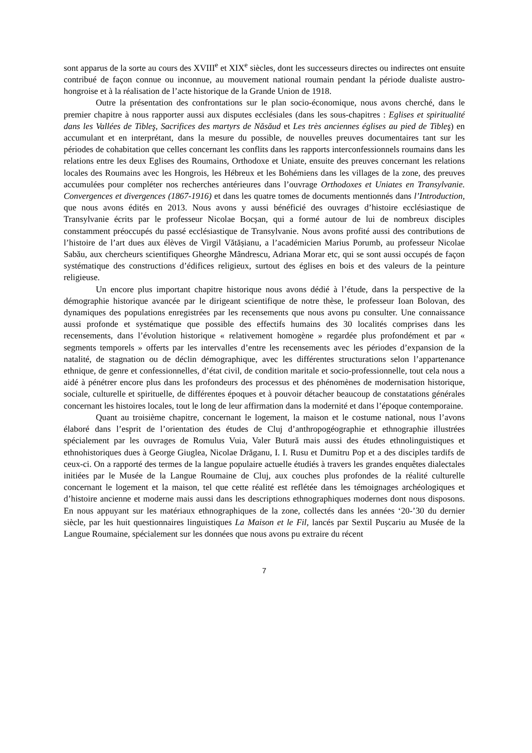sont apparus de la sorte au cours des XVIII<sup>e</sup> et XIX<sup>e</sup> siècles, dont les successeurs directes ou indirectes ont ensuite contribué de façon connue ou inconnue, au mouvement national roumain pendant la période dualiste austro-hongroise et à la réalisation de l’acte historique de la Grande Union de 1918.
Outre la présentation des confrontations sur le plan socio-économique, nous avons cherché, dans le premier chapitre à nous rapporter aussi aux disputes ecclésiales (dans les sous-chapitres : Eglises et spiritualité dans les Vallées de Tibleş, Sacrifices des martyrs de Năsăud et Les très anciennes églises au pied de Tibleş) en accumulant et en interprétant, dans la mesure du possible, de nouvelles preuves documentaires tant sur les périodes de cohabitation que celles concernant les conflits dans les rapports interconfessionnels roumains dans les relations entre les deux Eglises des Roumains, Orthodoxe et Uniate, ensuite des preuves concernant les relations locales des Roumains avec les Hongrois, les Hébreux et les Bohémiens dans les villages de la zone, des preuves accumulées pour compléter nos recherches antérieures dans l’ouvrage Orthodoxes et Uniates en Transylvanie. Convergences et divergences (1867-1916) et dans les quatre tomes de documents mentionnés dans l’Introduction, que nous avons édités en 2013. Nous avons y aussi bénéficié des ouvrages d’histoire ecclésiastique de Transylvanie écrits par le professeur Nicolae Bocșan, qui a formé autour de lui de nombreux disciples constamment préoccupés du passé ecclésiastique de Transylvanie. Nous avons profité aussi des contributions de l’histoire de l’art dues aux élèves de Virgil Vătășianu, a l’académicien Marius Porumb, au professeur Nicolae Sabău, aux chercheurs scientifiques Gheorghe Mândrescu, Adriana Morar etc, qui se sont aussi occupés de façon systématique des constructions d’édifices religieux, surtout des églises en bois et des valeurs de la peinture religieuse.
Un encore plus important chapitre historique nous avons dédié à l’étude, dans la perspective de la démographie historique avancée par le dirigeant scientifique de notre thèse, le professeur Ioan Bolovan, des dynamiques des populations enregistrées par les recensements que nous avons pu consulter. Une connaissance aussi profonde et systématique que possible des effectifs humains des 30 localités comprises dans les recensements, dans l’évolution historique « relativement homogène » regardée plus profondément et par « segments temporels » offerts par les intervalles d’entre les recensements avec les périodes d’expansion de la natalité, de stagnation ou de déclin démographique, avec les différentes structurations selon l’appartenance ethnique, de genre et confessionnelles, d’état civil, de condition maritale et socio-professionnelle, tout cela nous a aidé à pénétrer encore plus dans les profondeurs des processus et des phénomènes de modernisation historique, sociale, culturelle et spirituelle, de différentes époques et à pouvoir détacher beaucoup de constatations générales concernant les histoires locales, tout le long de leur affirmation dans la modernité et dans l’époque contemporaine.
Quant au troisième chapitre, concernant le logement, la maison et le costume national, nous l’avons élaboré dans l’esprit de l’orientation des études de Cluj d’anthropogéographie et ethnographie illustrées spécialement par les ouvrages de Romulus Vuia, Valer Butură mais aussi des études ethnolinguistiques et ethnohistoriques dues à George Giuglea, Nicolae Drăganu, I. I. Rusu et Dumitru Pop et a des disciples tardifs de ceux-ci. On a rapporté des termes de la langue populaire actuelle étudiés à travers les grandes enquêtes dialectales initiées par le Musée de la Langue Roumaine de Cluj, aux couches plus profondes de la réalité culturelle concernant le logement et la maison, tel que cette réalité est reflétée dans les témoignages archéologiques et d’histoire ancienne et moderne mais aussi dans les descriptions ethnographiques modernes dont nous disposons. En nous appuyant sur les matériaux ethnographiques de la zone, collectés dans les années ‘20-’30 du dernier siècle, par les huit questionnaires linguistiques La Maison et le Fil, lancés par Sextil Pușcariu au Musée de la Langue Roumaine, spécialement sur les données que nous avons pu extraire du récent
7